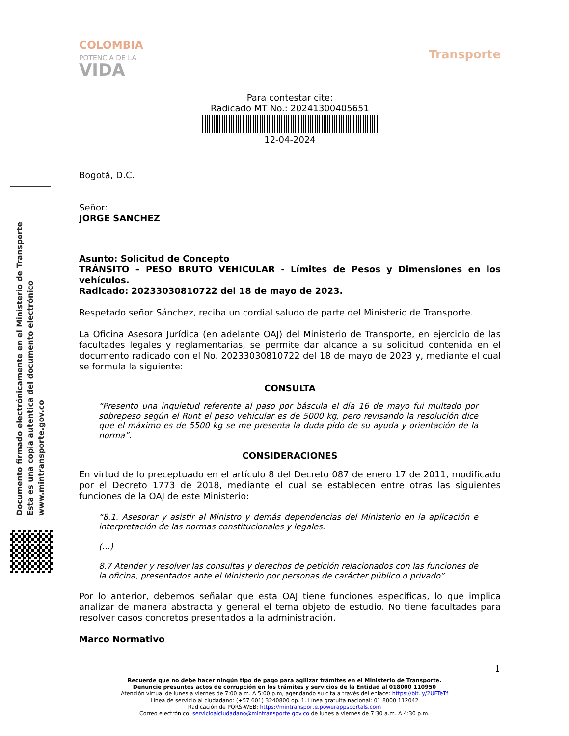Documento firmado electrónicamente en el Ministerio de Transporte
Esta es una copia autentica del documento electrónico
www.mintransporte.gov.co
COLOMBIA
POTENCIA DE LA
VIDA
Transporte
Para contestar cite:
Radicado MT No.: 20241300405651
12-04-2024
Bogotá, D.C.
Señor:
JORGE SANCHEZ
Asunto: Solicitud de Concepto
TRÁNSITO – PESO BRUTO VEHICULAR - Límites de Pesos y Dimensiones en los vehículos.
Radicado: 20233030810722 del 18 de mayo de 2023.
Respetado señor Sánchez, reciba un cordial saludo de parte del Ministerio de Transporte.
La Oficina Asesora Jurídica (en adelante OAJ) del Ministerio de Transporte, en ejercicio de las facultades legales y reglamentarias, se permite dar alcance a su solicitud contenida en el documento radicado con el No. 20233030810722 del 18 de mayo de 2023 y, mediante el cual se formula la siguiente:
CONSULTA
“Presento una inquietud referente al paso por báscula el día 16 de mayo fui multado por sobrepeso según el Runt el peso vehicular es de 5000 kg, pero revisando la resolución dice que el máximo es de 5500 kg se me presenta la duda pido de su ayuda y orientación de la norma”.
CONSIDERACIONES
En virtud de lo preceptuado en el artículo 8 del Decreto 087 de enero 17 de 2011, modificado por el Decreto 1773 de 2018, mediante el cual se establecen entre otras las siguientes funciones de la OAJ de este Ministerio:
“8.1. Asesorar y asistir al Ministro y demás dependencias del Ministerio en la aplicación e interpretación de las normas constitucionales y legales.
(…)
8.7 Atender y resolver las consultas y derechos de petición relacionados con las funciones de la oficina, presentados ante el Ministerio por personas de carácter público o privado”.
Por lo anterior, debemos señalar que esta OAJ tiene funciones específicas, lo que implica analizar de manera abstracta y general el tema objeto de estudio. No tiene facultades para resolver casos concretos presentados a la administración.
Marco Normativo
1
Recuerde que no debe hacer ningún tipo de pago para agilizar trámites en el Ministerio de Transporte.
Denuncie presuntos actos de corrupción en los trámites y servicios de la Entidad al 018000 110950
Atención virtual de lunes a viernes de 7:00 a.m. A 5:00 p.m, agendando su cita a través del enlace: https://bit.ly/2UFTeTf
Línea de servicio al ciudadano: (+57 601) 3240800 op. 1. Línea gratuita nacional: 01 8000 112042
Radicación de PQRS-WEB: https://mintransporte.powerappsportals.com
Correo electrónico: servicioalciudadano@mintransporte.gov.co de lunes a viernes de 7:30 a.m. A 4:30 p.m.